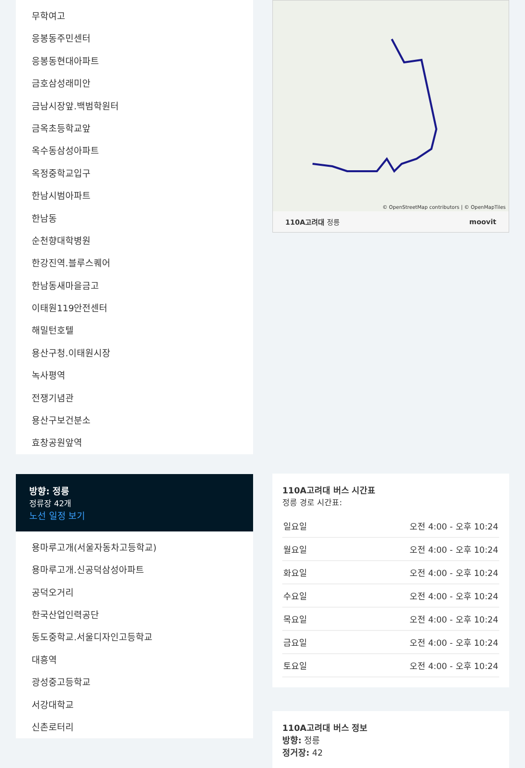무학여고
응봉동주민센터
응봉동현대아파트
금호삼성래미안
금남시장앞.백범학원터
금옥초등학교앞
옥수동삼성아파트
옥정중학교입구
한남시범아파트
한남동
순천향대학병원
한강진역.블루스퀘어
한남동새마을금고
이태원119안전센터
해밀턴호텔
용산구청.이태원시장
녹사평역
전쟁기념관
용산구보건분소
효창공원앞역
방향: 정릉
정류장 42개
노선 일정 보기
용마루고개(서울자동차고등학교)
용마루고개.신공덕삼성아파트
공덕오거리
한국산업인력공단
동도중학교.서울디자인고등학교
대흥역
광성중고등학교
서강대학교
신촌로터리
© OpenStreetMap contributors | © OpenMapTiles
110A고려대 정릉 moovit
110A고려대 버스 시간표
정릉 경로 시간표:
| 일요일 | 오전 4:00 - 오후 10:24 |
| 월요일 | 오전 4:00 - 오후 10:24 |
| 화요일 | 오전 4:00 - 오후 10:24 |
| 수요일 | 오전 4:00 - 오후 10:24 |
| 목요일 | 오전 4:00 - 오후 10:24 |
| 금요일 | 오전 4:00 - 오후 10:24 |
| 토요일 | 오전 4:00 - 오후 10:24 |
110A고려대 버스 정보
방향: 정릉
정거장: 42